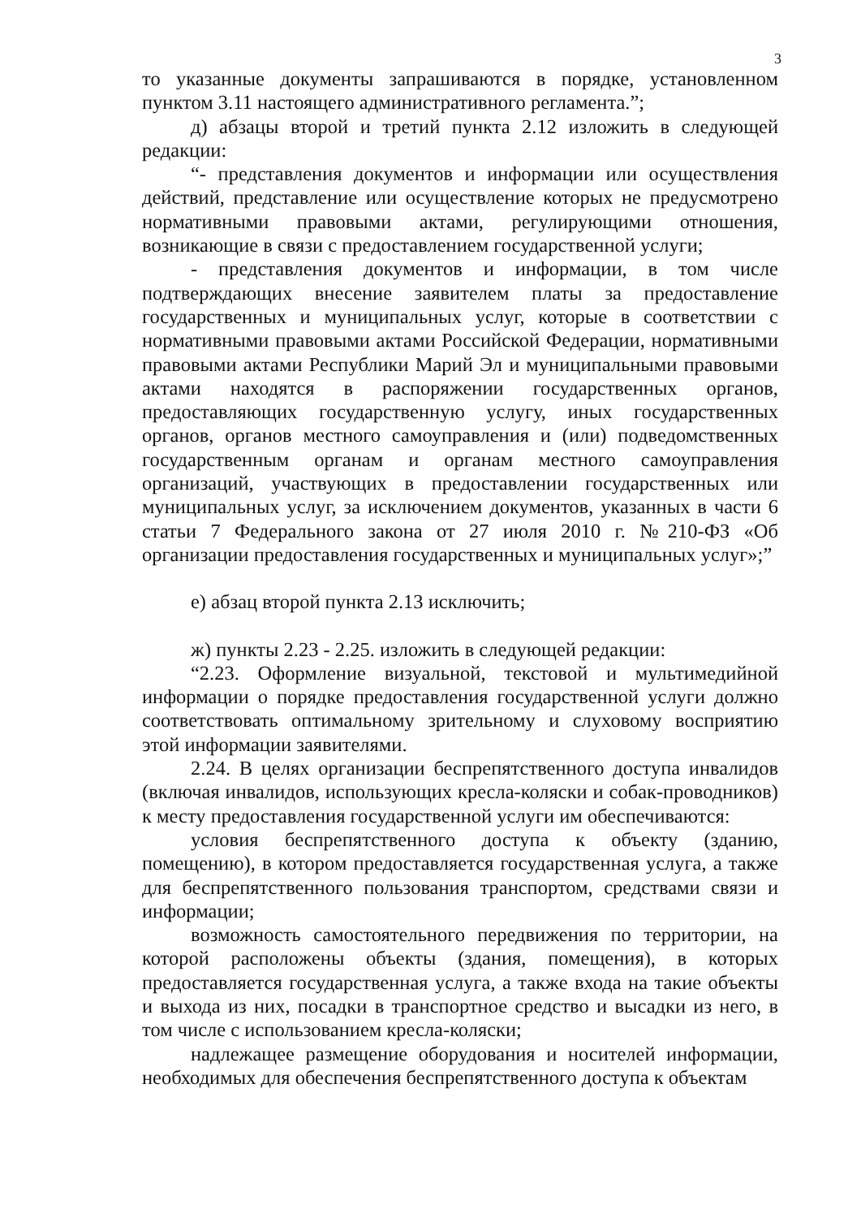3
то указанные документы запрашиваются в порядке, установленном пунктом 3.11 настоящего административного регламента.”;
д) абзацы второй и третий пункта 2.12 изложить в следующей редакции:
“- представления документов и информации или осуществления действий, представление или осуществление которых не предусмотрено нормативными правовыми актами, регулирующими отношения, возникающие в связи с предоставлением государственной услуги;
- представления документов и информации, в том числе подтверждающих внесение заявителем платы за предоставление государственных и муниципальных услуг, которые в соответствии с нормативными правовыми актами Российской Федерации, нормативными правовыми актами Республики Марий Эл и муниципальными правовыми актами находятся в распоряжении государственных органов, предоставляющих государственную услугу, иных государственных органов, органов местного самоуправления и (или) подведомственных государственным органам и органам местного самоуправления организаций, участвующих в предоставлении государственных или муниципальных услуг, за исключением документов, указанных в части 6 статьи 7 Федерального закона от 27 июля 2010 г. №210-ФЗ «Об организации предоставления государственных и муниципальных услуг»;”
е) абзац второй пункта 2.13 исключить;
ж) пункты 2.23 - 2.25. изложить в следующей редакции:
“2.23. Оформление визуальной, текстовой и мультимедийной информации о порядке предоставления государственной услуги должно соответствовать оптимальному зрительному и слуховому восприятию этой информации заявителями.
2.24. В целях организации беспрепятственного доступа инвалидов (включая инвалидов, использующих кресла-коляски и собак-проводников) к месту предоставления государственной услуги им обеспечиваются:
условия беспрепятственного доступа к объекту (зданию, помещению), в котором предоставляется государственная услуга, а также для беспрепятственного пользования транспортом, средствами связи и информации;
возможность самостоятельного передвижения по территории, на которой расположены объекты (здания, помещения), в которых предоставляется государственная услуга, а также входа на такие объекты и выхода из них, посадки в транспортное средство и высадки из него, в том числе с использованием кресла-коляски;
надлежащее размещение оборудования и носителей информации, необходимых для обеспечения беспрепятственного доступа к объектам